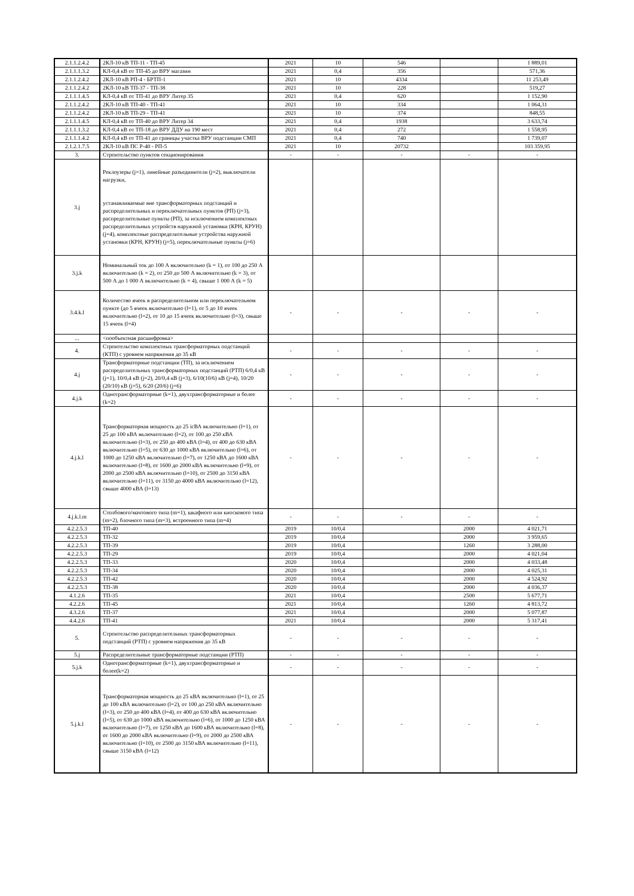| 2.1.1.2.4.2 | 2КЛ-10 кВ ТП-11 - ТП-45 | 2021 | 10 | 546 | | 1 889,01 |
| 2.1.1.1.3.2 | КЛ-0,4 кВ от ТП-45 до ВРУ магазин | 2021 | 0,4 | 356 | | 571,36 |
| 2.1.1.2.4.2 | 2КЛ-10 кВ РП-4 - БРТП-1 | 2021 | 10 | 4334 | | 11 253,49 |
| 2.1.1.2.4.2 | 2КЛ-10 кВ ТП-37 - ТП-38 | 2021 | 10 | 228 | | 519,27 |
| 2.1.1.1.4.5 | КЛ-0,4 кВ от ТП-41 до ВРУ Литер 35 | 2021 | 0,4 | 620 | | 1 152,90 |
| 2.1.1.2.4.2 | 2КЛ-10 кВ ТП-40 - ТП-41 | 2021 | 10 | 334 | | 1 064,31 |
| 2.1.1.2.4.2 | 2КЛ-10 кВ ТП-29 - ТП-41 | 2021 | 10 | 374 | | 848,55 |
| 2.1.1.1.4.5 | КЛ-0,4 кВ от ТП-40 до ВРУ Литер 34 | 2021 | 0,4 | 1938 | | 3 633,74 |
| 2.1.1.1.3.2 | КЛ-0,4 кВ от ТП-18 до ВРУ ДДУ на 190 мест | 2021 | 0,4 | 272 | | 1 558,95 |
| 2.1.1.1.4.2 | КЛ-0,4 кВ от ТП-41 до границы участка ВРУ подстанции СМП | 2021 | 0,4 | 740 | | 1 739,07 |
| 2.1.2.1.7.5 | 2КЛ-10 кВ ПС Р-40 - РП-5 | 2021 | 10 | 20732 | | 103 359,95 |
| 3. | Строительство пунктов секционирования | - | - | - | - | - |
| 3.j | Реклоузеры (j=1), линейные разъединители (j=2), выключатели нагрузки, устанавливаемые вне трансформаторных подстанций и распределительных и переключательных пунктов (РП) (j=3), распределительные пункты (РП), за исключением комплектных распределительных устройств наружной установки (КРН, КРУН) (j=4), комплектные распределительные устройства наружной установки (КРН, КРУН) (j=5), переключательные пункты (j=6) | | | | | |
| 3.j.k | Номинальный ток до 100 А включительно (k = 1), от 100 до 250 А включительно (k = 2), от 250 до 500 А включительно (k = 3), от 500 А до 1 000 А включительно (k = 4), свыше 1 000 А (k = 5) | | | | | |
| 3.4.k.l | Количество ячеек в распределительном или переключательном пункте (до 5 ячеек включительно (l=1), от 5 до 10 ячеек включительно (l=2), от 10 до 15 ячеек включительно (l=3), свыше 15 ячеек (l=4) | - | - | - | - | - |
| ... | <пообъектная расшифровка> | | | | | |
| 4. | Строительство комплектных трансформаторных подстанций (КТП) с уровнем напряжения до 35 кВ | - | - | - | - | - |
| 4.j | Трансформаторные подстанции (ТП), за исключением распределительных трансформаторных подстанций (РТП) 6/0,4 кВ (j=1), 10/0,4 кВ (j=2), 20/0,4 кВ (j=3), 6/10(10/6) кВ (j=4), 10/20 (20/10) кВ (j=5), 6/20 (20/6) (j=6) | - | - | - | - | - |
| 4.j.k | Однотрансформаторные (k=1), двухтрансформаторные и более (k=2) | - | - | - | - | - |
| 4.j.k.l | Трансформаторная мощность до 25 icВА включительно (l=1), от 25 до 100 кВА включительно (l=2), от 100 до 250 кВА включительно (l=3), от 250 до 400 кВА (l=4), от 400 до 630 кВА включительно (l=5), от 630 до 1000 кВА включительно (l=6), от 1000 до 1250 кВА включительно (l=7), от 1250 кВА до 1600 кВА включительно (l=8), от 1600 до 2000 кВА включительно (l=9), от 2000 до 2500 кВА включительно (l=10), от 2500 до 3150 кВА включительно (l=11), от 3150 до 4000 кВА включительно (l=12), свыше 4000 кВА (l=13) | - | - | - | - | - |
| 4.j.k.l.m | Столбового/мачтового типа (m=1), шкафного или киоскового типа (m=2), блочного типа (m=3), встроенного типа (m=4) | - | - | - | - | - |
| 4.2.2.5.3 | ТП-40 | 2019 | 10/0,4 | | 2000 | 4 021,71 |
| 4.2.2.5.3 | ТП-32 | 2019 | 10/0,4 | | 2000 | 3 959,65 |
| 4.2.2.5.3 | ТП-39 | 2019 | 10/0,4 | | 1260 | 3 288,00 |
| 4.2.2.5.3 | ТП-29 | 2019 | 10/0,4 | | 2000 | 4 021,04 |
| 4.2.2.5.3 | ТП-33 | 2020 | 10/0,4 | | 2000 | 4 033,48 |
| 4.2.2.5.3 | ТП-34 | 2020 | 10/0,4 | | 2000 | 4 025,31 |
| 4.2.2.5.3 | ТП-42 | 2020 | 10/0,4 | | 2000 | 4 524,92 |
| 4.2.2.5.3 | ТП-38 | 2020 | 10/0,4 | | 2000 | 4 036,37 |
| 4.1.2.6 | ТП-35 | 2021 | 10/0,4 | | 2500 | 5 677,71 |
| 4.2.2.6 | ТП-45 | 2021 | 10/0,4 | | 1260 | 4 813,72 |
| 4.3.2.6 | ТП-37 | 2021 | 10/0,4 | | 2000 | 5 077,87 |
| 4.4.2.6 | ТП-41 | 2021 | 10/0,4 | | 2000 | 5 317,41 |
| 5. | Строительство распределительных трансформаторных подстанций (РТП) с уровнем напряжения до 35 кВ | - | - | - | - | - |
| 5.j | Распределительные трансформаторные подстанции (РТП) | - | - | - | - | - |
| 5.j.k | Однотрансформаторные (k=1), двухтрансформаторные и более(k=2) | - | - | - | - | - |
| 5.j.k.l | Трансформаторная мощность до 25 кВА включительно (l=1), от 25 до 100 кВА включительно (l=2), от 100 до 250 кВА включительно (l=3), от 250 до 400 кВА (l=4), от 400 до 630 кВА включительно (l=5), от 630 до 1000 кВА включительно (l=6), от 1000 до 1250 кВА включительно (l=7), от 1250 кВА до 1600 кВА включительно (l=8), от 1600 до 2000 кВА включительно (l=9), от 2000 до 2500 кВА включительно (l=10), от 2500 до 3150 кВА включительно (l=11), свыше 3150 кВА (l=12) | - | - | - | - | - |